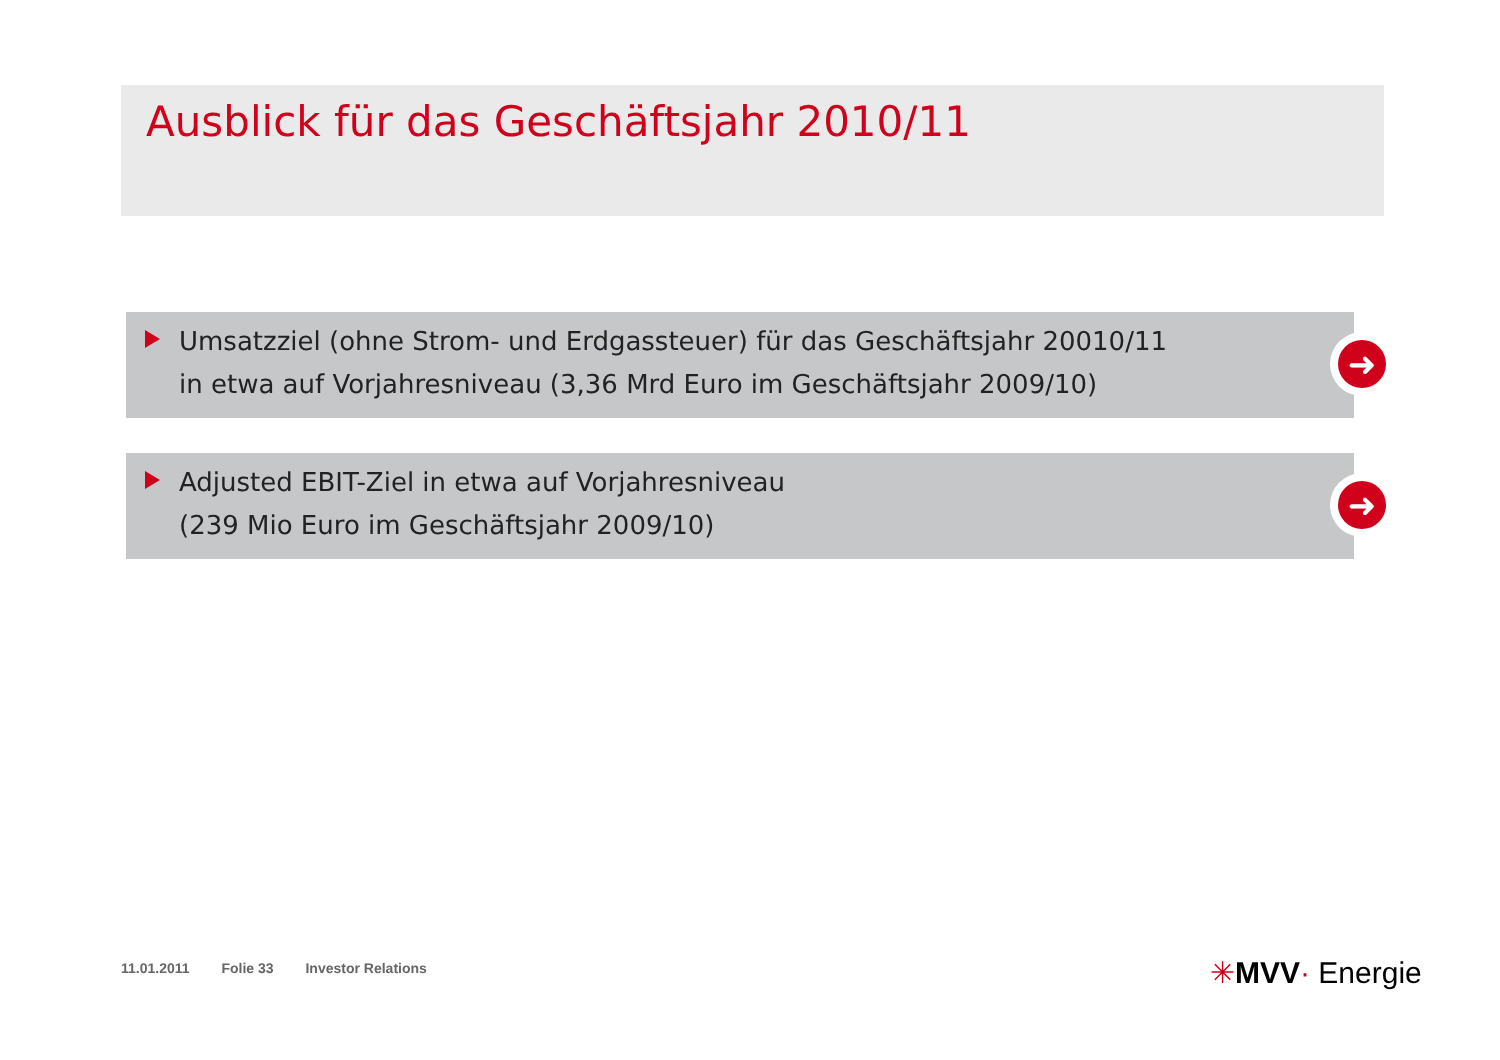Ausblick für das Geschäftsjahr 2010/11
Umsatzziel (ohne Strom- und Erdgassteuer) für das Geschäftsjahr 20010/11
in etwa auf Vorjahresniveau (3,36 Mrd Euro im Geschäftsjahr 2009/10)
➜
Adjusted EBIT-Ziel in etwa auf Vorjahresniveau
(239 Mio Euro im Geschäftsjahr 2009/10)
➜
11.01.2011 Folie 33 Investor Relations
✳MVV· Energie